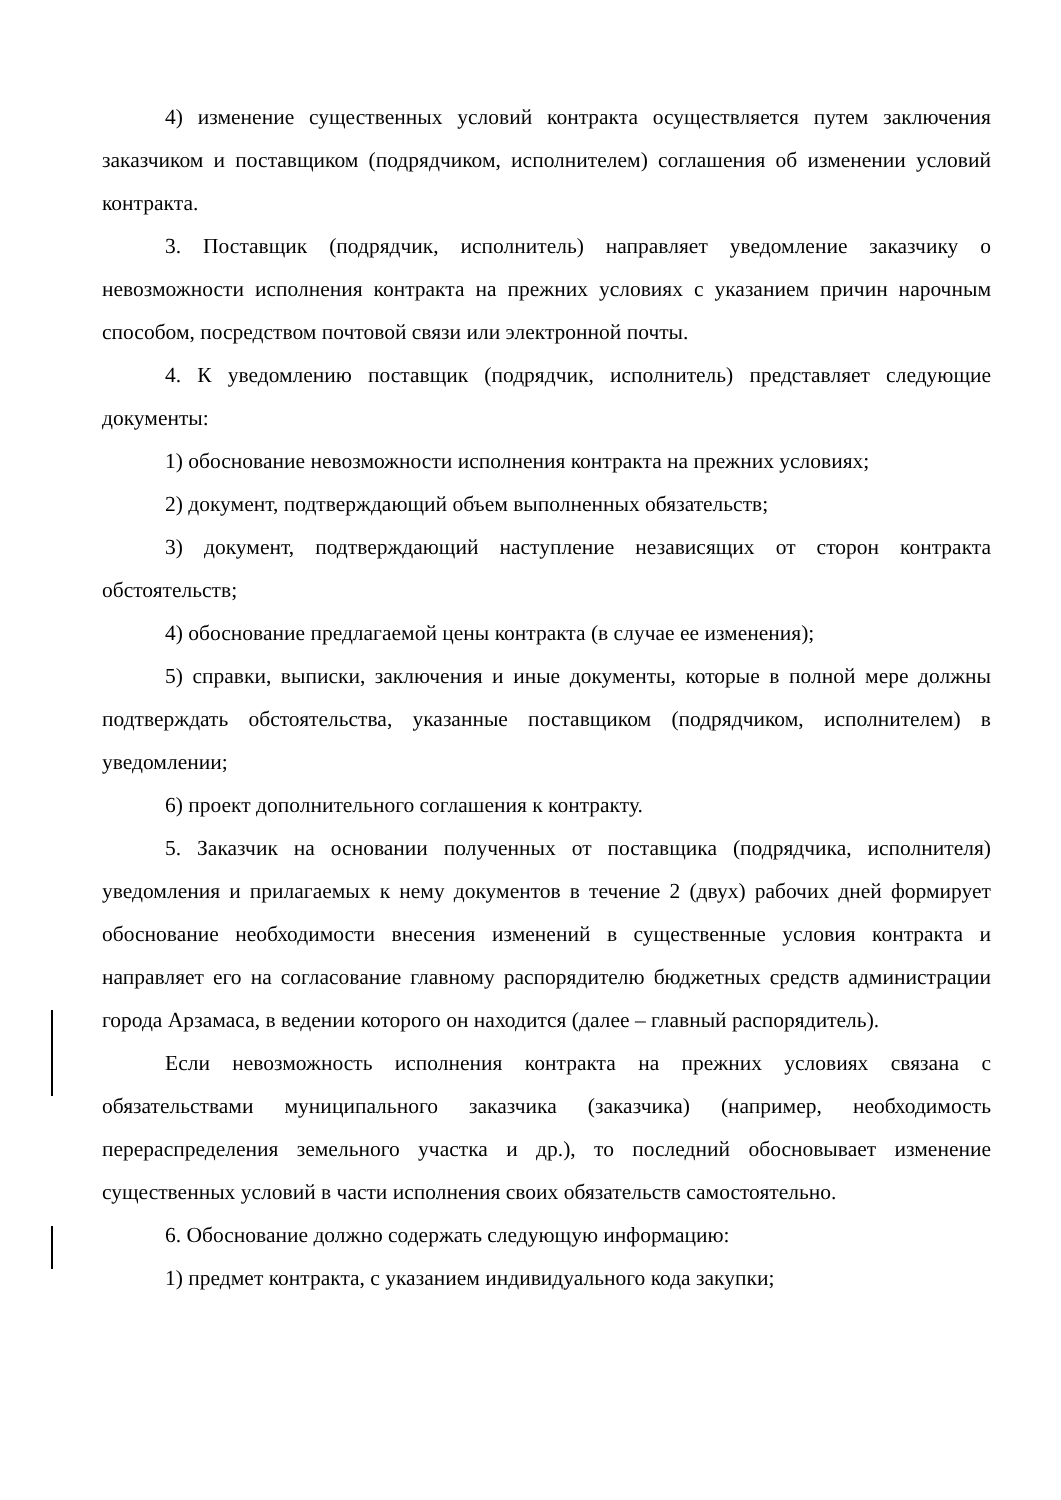4) изменение существенных условий контракта осуществляется путем заключения заказчиком и поставщиком (подрядчиком, исполнителем) соглашения об изменении условий контракта.
3. Поставщик (подрядчик, исполнитель) направляет уведомление заказчику о невозможности исполнения контракта на прежних условиях с указанием причин нарочным способом, посредством почтовой связи или электронной почты.
4. К уведомлению поставщик (подрядчик, исполнитель) представляет следующие документы:
1) обоснование невозможности исполнения контракта на прежних условиях;
2) документ, подтверждающий объем выполненных обязательств;
3) документ, подтверждающий наступление независящих от сторон контракта обстоятельств;
4) обоснование предлагаемой цены контракта (в случае ее изменения);
5) справки, выписки, заключения и иные документы, которые в полной мере должны подтверждать обстоятельства, указанные поставщиком (подрядчиком, исполнителем) в уведомлении;
6) проект дополнительного соглашения к контракту.
5. Заказчик на основании полученных от поставщика (подрядчика, исполнителя) уведомления и прилагаемых к нему документов в течение 2 (двух) рабочих дней формирует обоснование необходимости внесения изменений в существенные условия контракта и направляет его на согласование главному распорядителю бюджетных средств администрации города Арзамаса, в ведении которого он находится (далее – главный распорядитель).
Если невозможность исполнения контракта на прежних условиях связана с обязательствами муниципального заказчика (заказчика) (например, необходимость перераспределения земельного участка и др.), то последний обосновывает изменение существенных условий в части исполнения своих обязательств самостоятельно.
6. Обоснование должно содержать следующую информацию:
1) предмет контракта, с указанием индивидуального кода закупки;